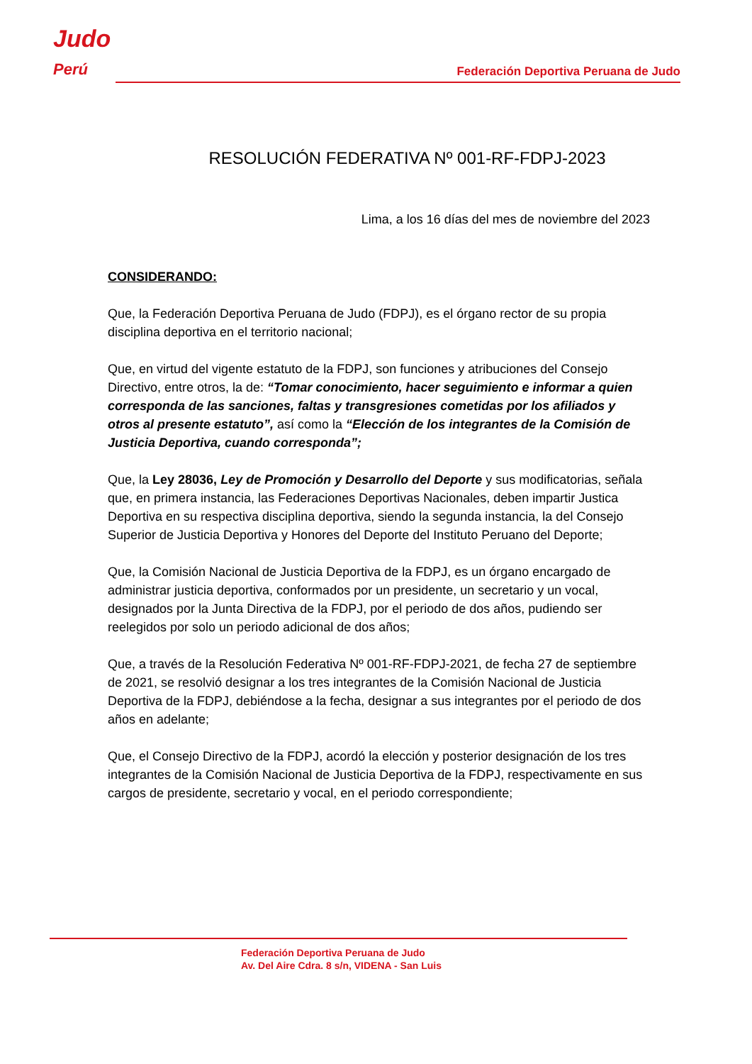Judo
Perú
Federación Deportiva Peruana de Judo
RESOLUCIÓN FEDERATIVA Nº 001-RF-FDPJ-2023
Lima, a los 16 días del mes de noviembre del 2023
CONSIDERANDO:
Que, la Federación Deportiva Peruana de Judo (FDPJ), es el órgano rector de su propia disciplina deportiva en el territorio nacional;
Que, en virtud del vigente estatuto de la FDPJ, son funciones y atribuciones del Consejo Directivo, entre otros, la de: “Tomar conocimiento, hacer seguimiento e informar a quien corresponda de las sanciones, faltas y transgresiones cometidas por los afiliados y otros al presente estatuto”, así como la “Elección de los integrantes de la Comisión de Justicia Deportiva, cuando corresponda”;
Que, la Ley 28036, Ley de Promoción y Desarrollo del Deporte y sus modificatorias, señala que, en primera instancia, las Federaciones Deportivas Nacionales, deben impartir Justica Deportiva en su respectiva disciplina deportiva, siendo la segunda instancia, la del Consejo Superior de Justicia Deportiva y Honores del Deporte del Instituto Peruano del Deporte;
Que, la Comisión Nacional de Justicia Deportiva de la FDPJ, es un órgano encargado de administrar justicia deportiva, conformados por un presidente, un secretario y un vocal, designados por la Junta Directiva de la FDPJ, por el periodo de dos años, pudiendo ser reelegidos por solo un periodo adicional de dos años;
Que, a través de la Resolución Federativa Nº 001-RF-FDPJ-2021, de fecha 27 de septiembre de 2021, se resolvió designar a los tres integrantes de la Comisión Nacional de Justicia Deportiva de la FDPJ, debiéndose a la fecha, designar a sus integrantes por el periodo de dos años en adelante;
Que, el Consejo Directivo de la FDPJ, acordó la elección y posterior designación de los tres integrantes de la Comisión Nacional de Justicia Deportiva de la FDPJ, respectivamente en sus cargos de presidente, secretario y vocal, en el periodo correspondiente;
Federación Deportiva Peruana de Judo
Av. Del Aire Cdra. 8 s/n, VIDENA - San Luis